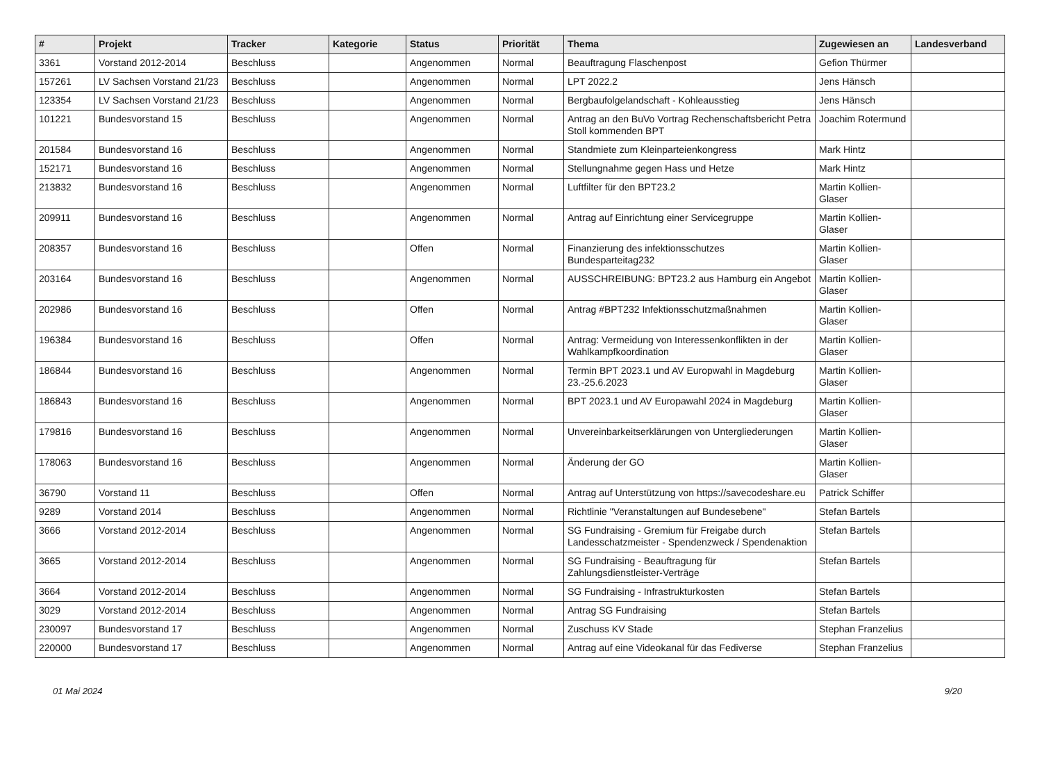| # | Projekt | Tracker | Kategorie | Status | Priorität | Thema | Zugewiesen an | Landesverband |
| --- | --- | --- | --- | --- | --- | --- | --- | --- |
| 3361 | Vorstand 2012-2014 | Beschluss | | Angenommen | Normal | Beauftragung Flaschenpost | Gefion Thürmer | |
| 157261 | LV Sachsen Vorstand 21/23 | Beschluss | | Angenommen | Normal | LPT 2022.2 | Jens Hänsch | |
| 123354 | LV Sachsen Vorstand 21/23 | Beschluss | | Angenommen | Normal | Bergbaufolgelandschaft - Kohleausstieg | Jens Hänsch | |
| 101221 | Bundesvorstand 15 | Beschluss | | Angenommen | Normal | Antrag an den BuVo Vortrag Rechenschaftsbericht Petra Stoll kommenden BPT | Joachim Rotermund | |
| 201584 | Bundesvorstand 16 | Beschluss | | Angenommen | Normal | Standmiete zum Kleinparteienkongress | Mark Hintz | |
| 152171 | Bundesvorstand 16 | Beschluss | | Angenommen | Normal | Stellungnahme gegen Hass und Hetze | Mark Hintz | |
| 213832 | Bundesvorstand 16 | Beschluss | | Angenommen | Normal | Luftfilter für den BPT23.2 | Martin Kollien-Glaser | |
| 209911 | Bundesvorstand 16 | Beschluss | | Angenommen | Normal | Antrag auf Einrichtung einer Servicegruppe | Martin Kollien-Glaser | |
| 208357 | Bundesvorstand 16 | Beschluss | | Offen | Normal | Finanzierung des infektionsschutzes Bundesparteitag232 | Martin Kollien-Glaser | |
| 203164 | Bundesvorstand 16 | Beschluss | | Angenommen | Normal | AUSSCHREIBUNG: BPT23.2 aus Hamburg ein Angebot | Martin Kollien-Glaser | |
| 202986 | Bundesvorstand 16 | Beschluss | | Offen | Normal | Antrag #BPT232 Infektionsschutzmaßnahmen | Martin Kollien-Glaser | |
| 196384 | Bundesvorstand 16 | Beschluss | | Offen | Normal | Antrag: Vermeidung von Interessenkonflikten in der Wahlkampfkoordination | Martin Kollien-Glaser | |
| 186844 | Bundesvorstand 16 | Beschluss | | Angenommen | Normal | Termin BPT 2023.1 und AV Europwahl in Magdeburg 23.-25.6.2023 | Martin Kollien-Glaser | |
| 186843 | Bundesvorstand 16 | Beschluss | | Angenommen | Normal | BPT 2023.1 und AV Europawahl 2024 in Magdeburg | Martin Kollien-Glaser | |
| 179816 | Bundesvorstand 16 | Beschluss | | Angenommen | Normal | Unvereinbarkeitserklärungen von Untergliederungen | Martin Kollien-Glaser | |
| 178063 | Bundesvorstand 16 | Beschluss | | Angenommen | Normal | Änderung der GO | Martin Kollien-Glaser | |
| 36790 | Vorstand 11 | Beschluss | | Offen | Normal | Antrag auf Unterstützung von https://savecodeshare.eu | Patrick Schiffer | |
| 9289 | Vorstand 2014 | Beschluss | | Angenommen | Normal | Richtlinie "Veranstaltungen auf Bundesebene" | Stefan Bartels | |
| 3666 | Vorstand 2012-2014 | Beschluss | | Angenommen | Normal | SG Fundraising - Gremium für Freigabe durch Landesschatzmeister - Spendenzweck / Spendenaktion | Stefan Bartels | |
| 3665 | Vorstand 2012-2014 | Beschluss | | Angenommen | Normal | SG Fundraising - Beauftragung für Zahlungsdienstleister-Verträge | Stefan Bartels | |
| 3664 | Vorstand 2012-2014 | Beschluss | | Angenommen | Normal | SG Fundraising - Infrastrukturkosten | Stefan Bartels | |
| 3029 | Vorstand 2012-2014 | Beschluss | | Angenommen | Normal | Antrag SG Fundraising | Stefan Bartels | |
| 230097 | Bundesvorstand 17 | Beschluss | | Angenommen | Normal | Zuschuss KV Stade | Stephan Franzelius | |
| 220000 | Bundesvorstand 17 | Beschluss | | Angenommen | Normal | Antrag auf eine Videokanal für das Fediverse | Stephan Franzelius | |
01 Mai 2024 9/20